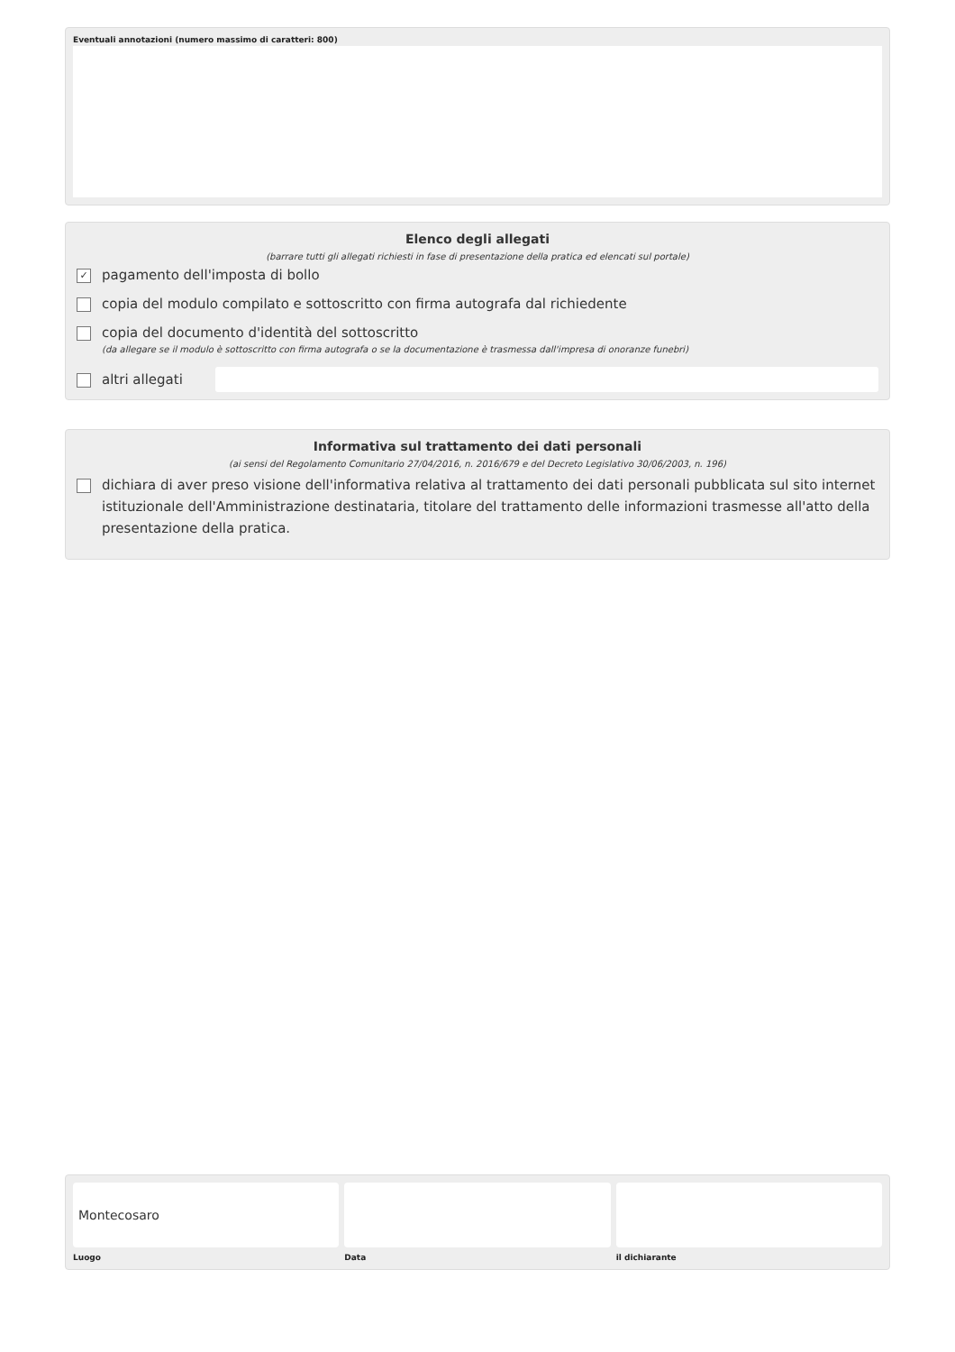Eventuali annotazioni (numero massimo di caratteri: 800)
Elenco degli allegati
(barrare tutti gli allegati richiesti in fase di presentazione della pratica ed elencati sul portale)
✓ pagamento dell'imposta di bollo
copia del modulo compilato e sottoscritto con firma autografa dal richiedente
copia del documento d'identità del sottoscritto
(da allegare se il modulo è sottoscritto con firma autografa o se la documentazione è trasmessa dall'impresa di onoranze funebri)
altri allegati
Informativa sul trattamento dei dati personali
(ai sensi del Regolamento Comunitario 27/04/2016, n. 2016/679 e del Decreto Legislativo 30/06/2003, n. 196)
dichiara di aver preso visione dell'informativa relativa al trattamento dei dati personali pubblicata sul sito internet istituzionale dell'Amministrazione destinataria, titolare del trattamento delle informazioni trasmesse all'atto della presentazione della pratica.
Montecosaro
Luogo
Data il dichiarante